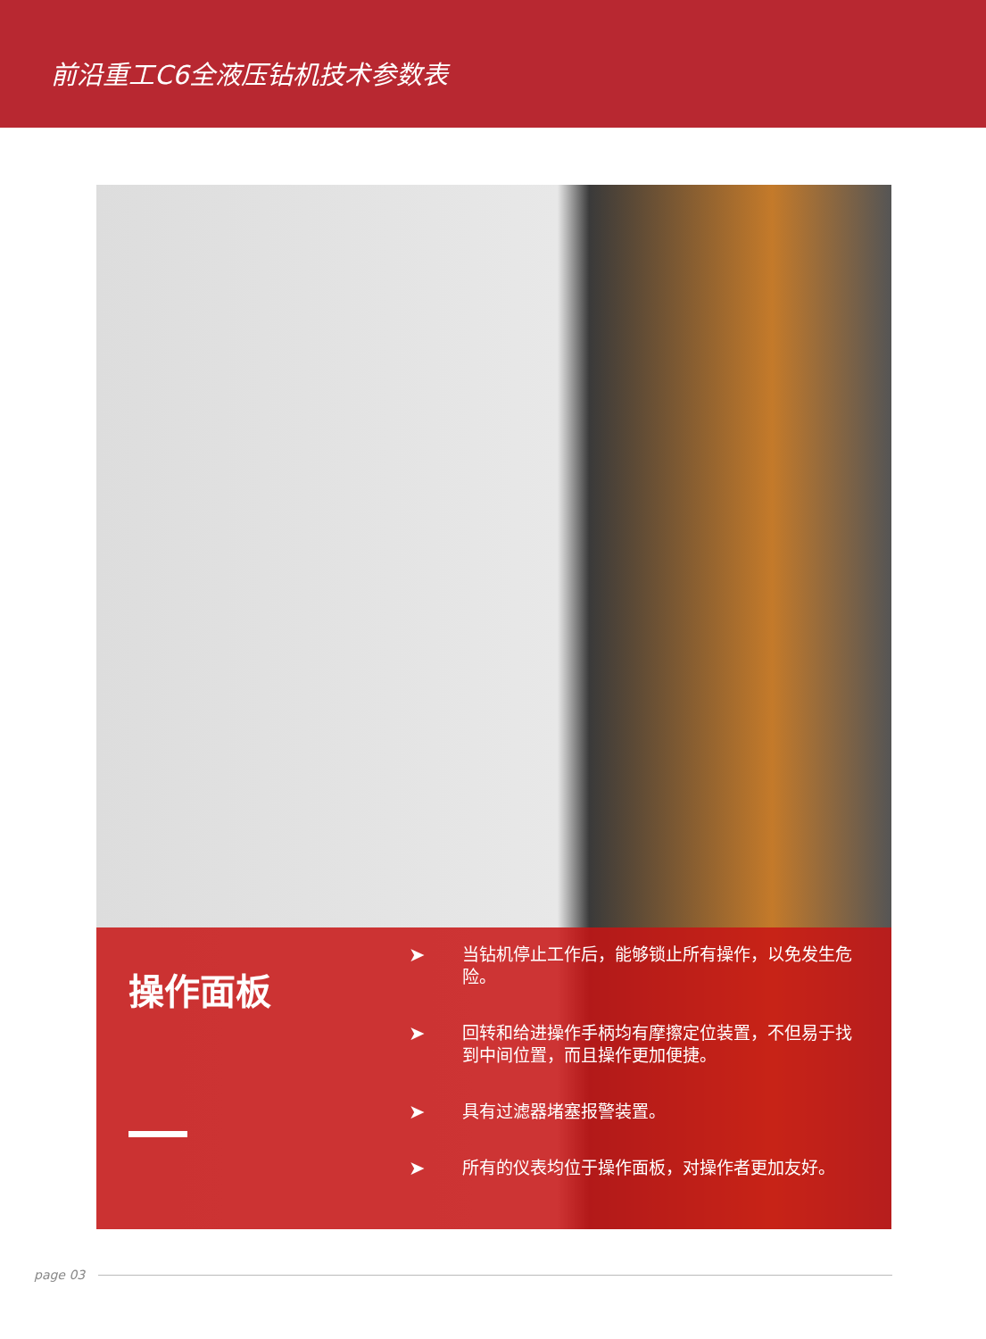前沿重工C6全液压钻机技术参数表
操作面板
➤
当钻机停止工作后，能够锁止所有操作，以免发生危险。
➤
回转和给进操作手柄均有摩擦定位装置，不但易于找到中间位置，而且操作更加便捷。
➤
具有过滤器堵塞报警装置。
➤
所有的仪表均位于操作面板，对操作者更加友好。
page 03